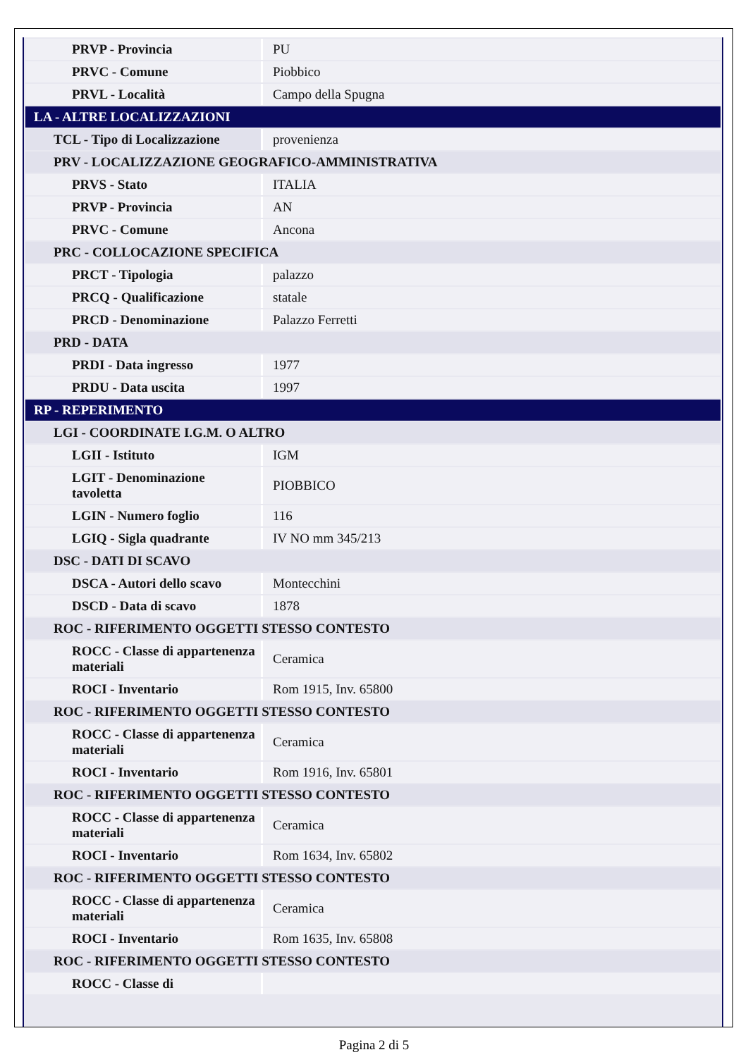| PRVP - Provincia | PU |
| PRVC - Comune | Piobbico |
| PRVL - Località | Campo della Spugna |
| LA - ALTRE LOCALIZZAZIONI | |
| TCL - Tipo di Localizzazione | provenienza |
| PRV - LOCALIZZAZIONE GEOGRAFICO-AMMINISTRATIVA | |
| PRVS - Stato | ITALIA |
| PRVP - Provincia | AN |
| PRVC - Comune | Ancona |
| PRC - COLLOCAZIONE SPECIFICA | |
| PRCT - Tipologia | palazzo |
| PRCQ - Qualificazione | statale |
| PRCD - Denominazione | Palazzo Ferretti |
| PRD - DATA | |
| PRDI - Data ingresso | 1977 |
| PRDU - Data uscita | 1997 |
| RP - REPERIMENTO | |
| LGI - COORDINATE I.G.M. O ALTRO | |
| LGII - Istituto | IGM |
| LGIT - Denominazione tavoletta | PIOBBICO |
| LGIN - Numero foglio | 116 |
| LGIQ - Sigla quadrante | IV NO mm 345/213 |
| DSC - DATI DI SCAVO | |
| DSCA - Autori dello scavo | Montecchini |
| DSCD - Data di scavo | 1878 |
| ROC - RIFERIMENTO OGGETTI STESSO CONTESTO | |
| ROCC - Classe di appartenenza materiali | Ceramica |
| ROCI - Inventario | Rom 1915, Inv. 65800 |
| ROC - RIFERIMENTO OGGETTI STESSO CONTESTO | |
| ROCC - Classe di appartenenza materiali | Ceramica |
| ROCI - Inventario | Rom 1916, Inv. 65801 |
| ROC - RIFERIMENTO OGGETTI STESSO CONTESTO | |
| ROCC - Classe di appartenenza materiali | Ceramica |
| ROCI - Inventario | Rom 1634, Inv. 65802 |
| ROC - RIFERIMENTO OGGETTI STESSO CONTESTO | |
| ROCC - Classe di appartenenza materiali | Ceramica |
| ROCI - Inventario | Rom 1635, Inv. 65808 |
| ROC - RIFERIMENTO OGGETTI STESSO CONTESTO | |
| ROCC - Classe di | |
Pagina 2 di 5